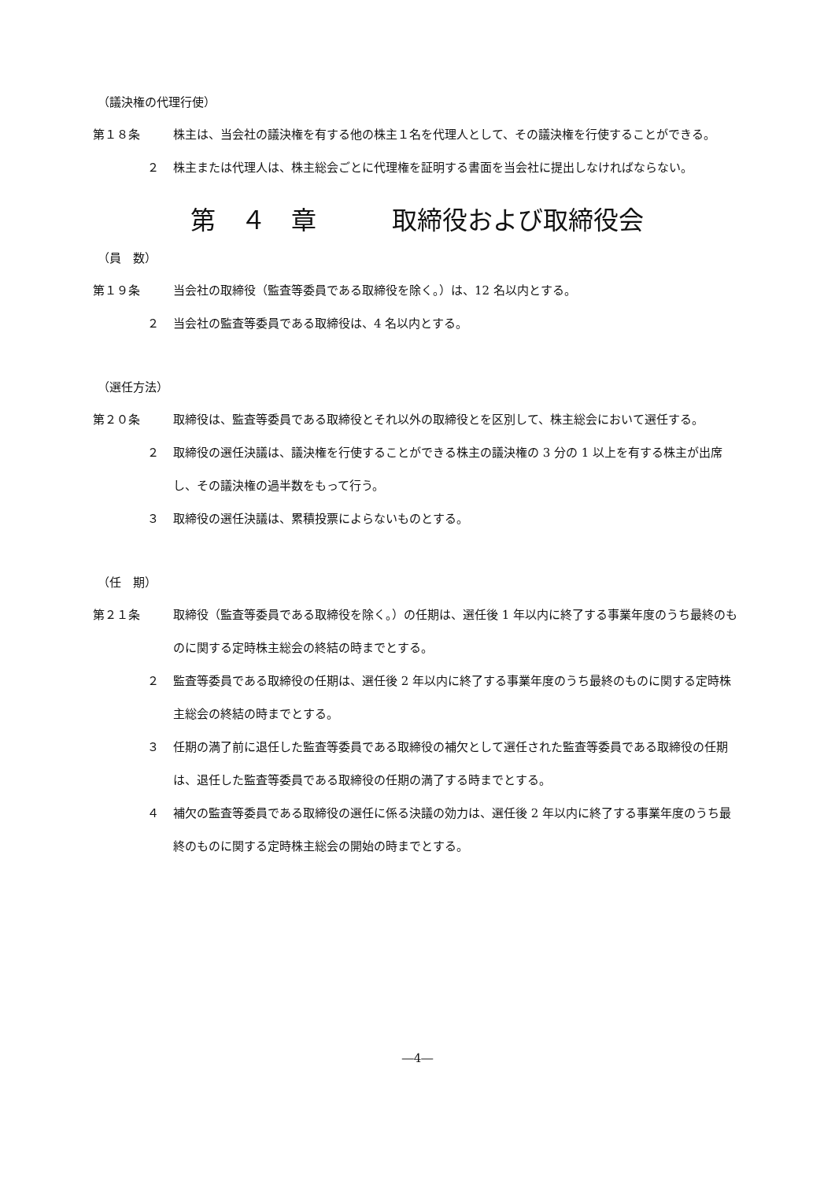（議決権の代理行使）
第１８条 株主は、当会社の議決権を有する他の株主１名を代理人として、その議決権を行使することができる。
２ 株主または代理人は、株主総会ごとに代理権を証明する書面を当会社に提出しなければならない。
第　４　章　　　取締役および取締役会
（員　数）
第１９条 当会社の取締役（監査等委員である取締役を除く。）は、12 名以内とする。
２ 当会社の監査等委員である取締役は、4 名以内とする。
（選任方法）
第２０条 取締役は、監査等委員である取締役とそれ以外の取締役とを区別して、株主総会において選任する。
２ 取締役の選任決議は、議決権を行使することができる株主の議決権の 3 分の 1 以上を有する株主が出席し、その議決権の過半数をもって行う。
３ 取締役の選任決議は、累積投票によらないものとする。
（任　期）
第２１条 取締役（監査等委員である取締役を除く。）の任期は、選任後 1 年以内に終了する事業年度のうち最終のものに関する定時株主総会の終結の時までとする。
２ 監査等委員である取締役の任期は、選任後 2 年以内に終了する事業年度のうち最終のものに関する定時株主総会の終結の時までとする。
３ 任期の満了前に退任した監査等委員である取締役の補欠として選任された監査等委員である取締役の任期は、退任した監査等委員である取締役の任期の満了する時までとする。
４ 補欠の監査等委員である取締役の選任に係る決議の効力は、選任後 2 年以内に終了する事業年度のうち最終のものに関する定時株主総会の開始の時までとする。
―4―